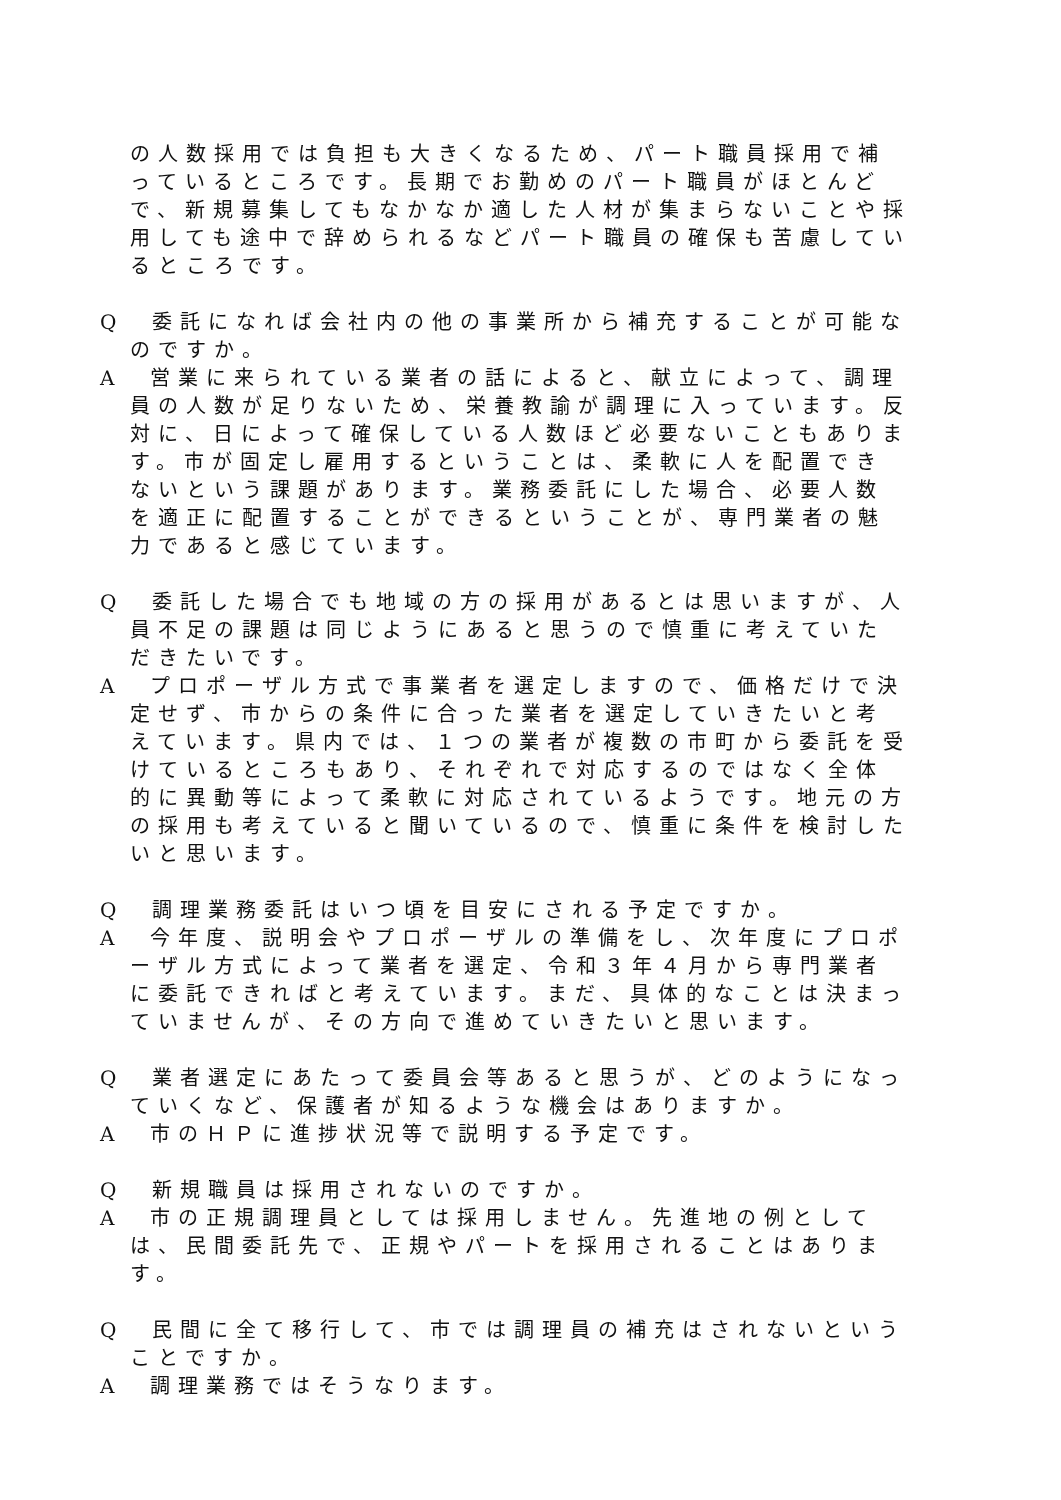の人数採用では負担も大きくなるため、パート職員採用で補っているところです。長期でお勤めのパート職員がほとんどで、新規募集してもなかなか適した人材が集まらないことや採用しても途中で辞められるなどパート職員の確保も苦慮しているところです。
Q　委託になれば会社内の他の事業所から補充することが可能なのですか。
A　営業に来られている業者の話によると、献立によって、調理員の人数が足りないため、栄養教諭が調理に入っています。反対に、日によって確保している人数ほど必要ないこともあります。市が固定し雇用するということは、柔軟に人を配置できないという課題があります。業務委託にした場合、必要人数を適正に配置することができるということが、専門業者の魅力であると感じています。
Q　委託した場合でも地域の方の採用があるとは思いますが、人員不足の課題は同じようにあると思うので慎重に考えていただきたいです。
A　プロポーザル方式で事業者を選定しますので、価格だけで決定せず、市からの条件に合った業者を選定していきたいと考えています。県内では、１つの業者が複数の市町から委託を受けているところもあり、それぞれで対応するのではなく全体的に異動等によって柔軟に対応されているようです。地元の方の採用も考えていると聞いているので、慎重に条件を検討したいと思います。
Q　調理業務委託はいつ頃を目安にされる予定ですか。
A　今年度、説明会やプロポーザルの準備をし、次年度にプロポーザル方式によって業者を選定、令和３年４月から専門業者に委託できればと考えています。まだ、具体的なことは決まっていませんが、その方向で進めていきたいと思います。
Q　業者選定にあたって委員会等あると思うが、どのようになっていくなど、保護者が知るような機会はありますか。
A　市のＨＰに進捗状況等で説明する予定です。
Q　新規職員は採用されないのですか。
A　市の正規調理員としては採用しません。先進地の例としては、民間委託先で、正規やパートを採用されることはあります。
Q　民間に全て移行して、市では調理員の補充はされないということですか。
A　調理業務ではそうなります。